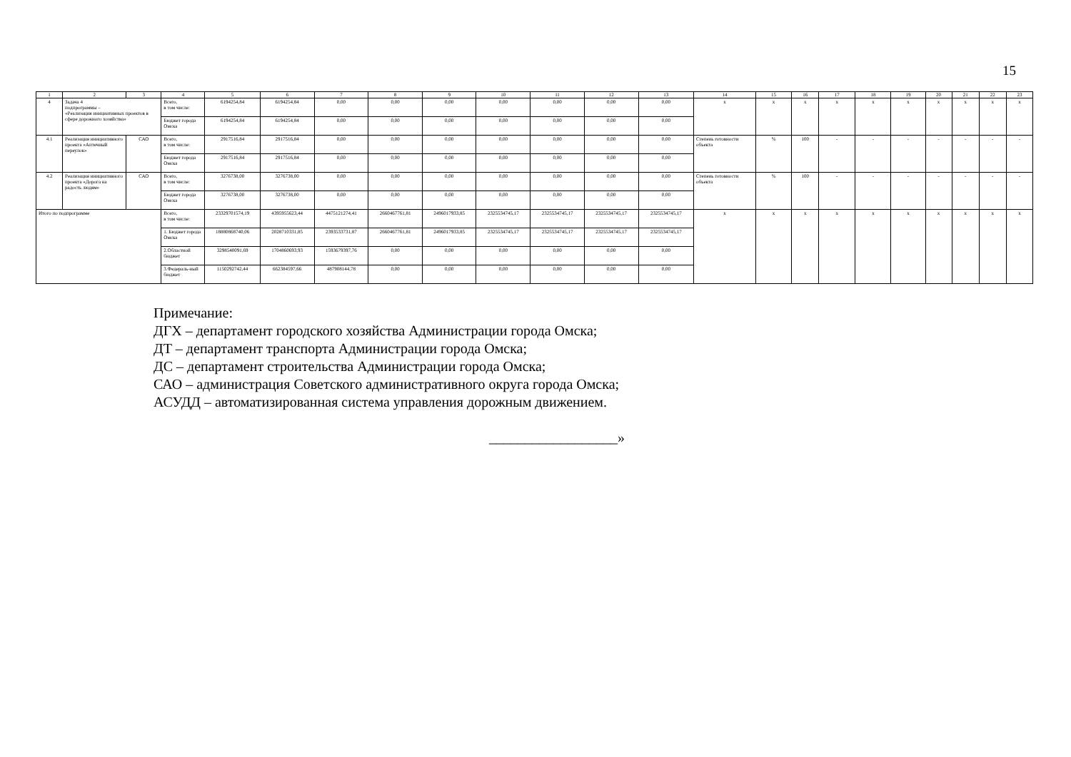15
| 1 | 2 | 3 | 4 | 5 | 6 | 7 | 8 | 9 | 10 | 11 | 12 | 13 | 14 | 15 | 16 | 17 | 18 | 19 | 20 | 21 | 22 | 23 |
| --- | --- | --- | --- | --- | --- | --- | --- | --- | --- | --- | --- | --- | --- | --- | --- | --- | --- | --- | --- | --- | --- | --- |
| 4 | Задача 4 подпрограммы – «Реализация инициативных проектов в сфере дорожного хозяйства» | | Всего, в том числе: | 6194254,84 | 6194254,84 | 0,00 | 0,00 | 0,00 | 0,00 | 0,00 | 0,00 | 0,00 | х | х | х | х | х | х | х | х | х | х |
| | | | Бюджет города Омска | 6194254,84 | 6194254,84 | 0,00 | 0,00 | 0,00 | 0,00 | 0,00 | 0,00 | 0,00 | | | | | | | | | | |
| 4.1 | Реализация инициативного проекта «Аптечный переулок» | САО | Всего, в том числе: | 2917516,84 | 2917516,84 | 0,00 | 0,00 | 0,00 | 0,00 | 0,00 | 0,00 | 0,00 | Степень готовности объекта | % | 100 | - | - | - | - | - | - | - |
| | | | Бюджет города Омска | 2917516,84 | 2917516,84 | 0,00 | 0,00 | 0,00 | 0,00 | 0,00 | 0,00 | 0,00 | | | | | | | | | | |
| 4.2 | Реализация инициативного проекта «Дорога на радость людям» | САО | Всего, в том числе: | 3276738,00 | 3276738,00 | 0,00 | 0,00 | 0,00 | 0,00 | 0,00 | 0,00 | 0,00 | Степень готовности объекта | % | 100 | - | - | - | - | - | - | - |
| | | | Бюджет города Омска | 3276738,00 | 3276738,00 | 0,00 | 0,00 | 0,00 | 0,00 | 0,00 | 0,00 | 0,00 | | | | | | | | | | |
| Итого по подпрограмме | | | Всего, в том числе: | 23329701574,19 | 4395955623,44 | 4475121274,41 | 2660467761,81 | 2496017933,85 | 2325534745,17 | 2325534745,17 | 2325534745,17 | 2325534745,17 | х | х | х | х | х | х | х | х | х | х |
| | | | 1. Бюджет города Омска | 18880868740,06 | 2028710331,85 | 2393533731,87 | 2660467761,81 | 2496017933,85 | 2325534745,17 | 2325534745,17 | 2325534745,17 | 2325534745,17 | | | | | | | | | | |
| | | | 2.Областной бюджет | 3298540091,69 | 1704860693,93 | 1593679397,76 | 0,00 | 0,00 | 0,00 | 0,00 | 0,00 | 0,00 | | | | | | | | | | |
| | | | 3.Федераль-ный бюджет | 1150292742,44 | 662384597,66 | 487908144,78 | 0,00 | 0,00 | 0,00 | 0,00 | 0,00 | 0,00 | | | | | | | | | | |
Примечание:
ДГХ – департамент городского хозяйства Администрации города Омска;
ДТ – департамент транспорта Администрации города Омска;
ДС – департамент строительства Администрации города Омска;
САО – администрация Советского административного округа города Омска;
АСУДД – автоматизированная система управления дорожным движением.
__________________»